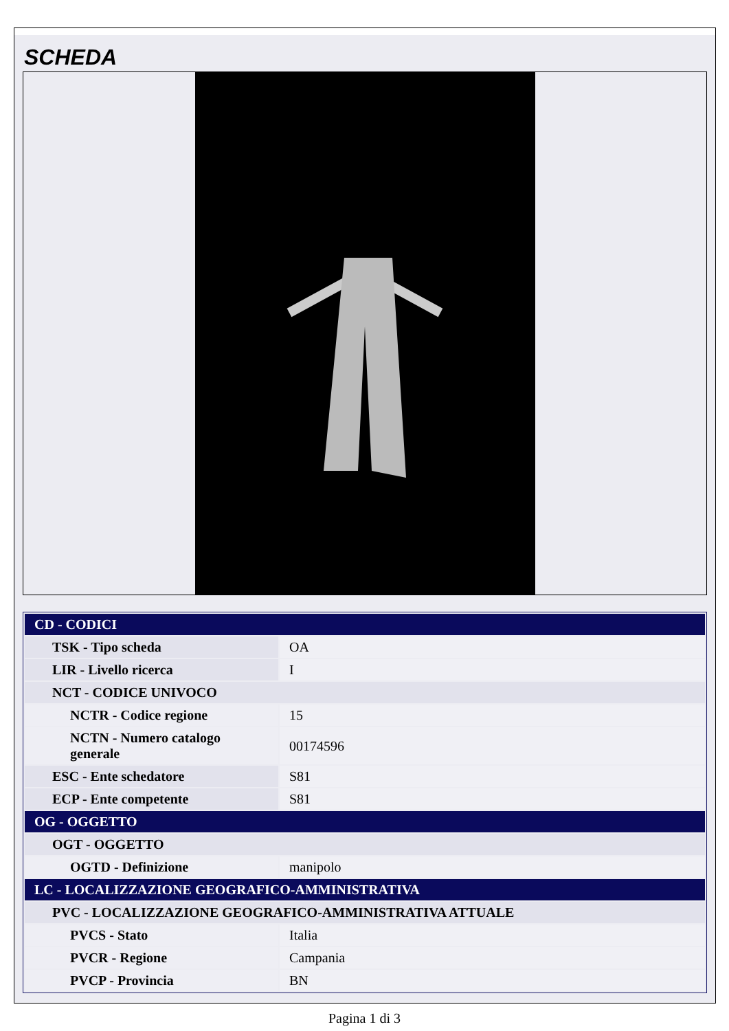SCHEDA
| CD - CODICI | |
| TSK - Tipo scheda | OA |
| LIR - Livello ricerca | I |
| NCT - CODICE UNIVOCO | |
| NCTR - Codice regione | 15 |
| NCTN - Numero catalogo generale | 00174596 |
| ESC - Ente schedatore | S81 |
| ECP - Ente competente | S81 |
| OG - OGGETTO | |
| OGT - OGGETTO | |
| OGTD - Definizione | manipolo |
| LC - LOCALIZZAZIONE GEOGRAFICO-AMMINISTRATIVA | |
| PVC - LOCALIZZAZIONE GEOGRAFICO-AMMINISTRATIVA ATTUALE | |
| PVCS - Stato | Italia |
| PVCR - Regione | Campania |
| PVCP - Provincia | BN |
Pagina 1 di 3